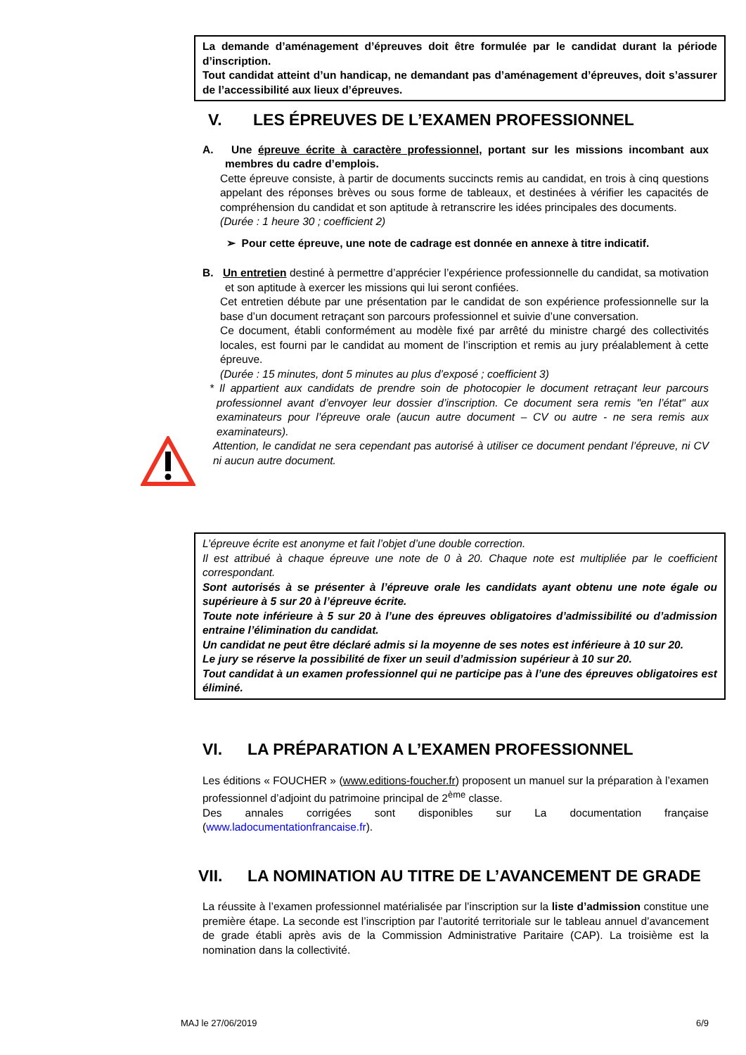La demande d’aménagement d’épreuves doit être formulée par le candidat durant la période d’inscription.
Tout candidat atteint d’un handicap, ne demandant pas d’aménagement d’épreuves, doit s’assurer de l’accessibilité aux lieux d’épreuves.
V. LES ÉPREUVES DE L’EXAMEN PROFESSIONNEL
A. Une épreuve écrite à caractère professionnel, portant sur les missions incombant aux membres du cadre d’emplois.
Cette épreuve consiste, à partir de documents succincts remis au candidat, en trois à cinq questions appelant des réponses brèves ou sous forme de tableaux, et destinées à vérifier les capacités de compréhension du candidat et son aptitude à retranscrire les idées principales des documents.
(Durée : 1 heure 30 ; coefficient 2)
➢ Pour cette épreuve, une note de cadrage est donnée en annexe à titre indicatif.
B. Un entretien destiné à permettre d’apprécier l’expérience professionnelle du candidat, sa motivation et son aptitude à exercer les missions qui lui seront confiées.
Cet entretien débute par une présentation par le candidat de son expérience professionnelle sur la base d’un document retraçant son parcours professionnel et suivie d’une conversation.
Ce document, établi conformément au modèle fixé par arrêté du ministre chargé des collectivités locales, est fourni par le candidat au moment de l’inscription et remis au jury préalablement à cette épreuve.
(Durée : 15 minutes, dont 5 minutes au plus d’exposé ; coefficient 3)
* Il appartient aux candidats de prendre soin de photocopier le document retraçant leur parcours professionnel avant d’envoyer leur dossier d’inscription. Ce document sera remis "en l’état" aux examinateurs pour l’épreuve orale (aucun autre document – CV ou autre - ne sera remis aux examinateurs).
Attention, le candidat ne sera cependant pas autorisé à utiliser ce document pendant l’épreuve, ni CV ni aucun autre document.
L’épreuve écrite est anonyme et fait l’objet d’une double correction.
Il est attribué à chaque épreuve une note de 0 à 20. Chaque note est multipliée par le coefficient correspondant.
Sont autorisés à se présenter à l’épreuve orale les candidats ayant obtenu une note égale ou supérieure à 5 sur 20 à l’épreuve écrite.
Toute note inférieure à 5 sur 20 à l’une des épreuves obligatoires d’admissibilité ou d’admission entraine l’élimination du candidat.
Un candidat ne peut être déclaré admis si la moyenne de ses notes est inférieure à 10 sur 20.
Le jury se réserve la possibilité de fixer un seuil d’admission supérieur à 10 sur 20.
Tout candidat à un examen professionnel qui ne participe pas à l’une des épreuves obligatoires est éliminé.
VI. LA PRÉPARATION A L’EXAMEN PROFESSIONNEL
Les éditions « FOUCHER » (www.editions-foucher.fr) proposent un manuel sur la préparation à l’examen professionnel d’adjoint du patrimoine principal de 2<sup>ème</sup> classe.
Des annales corrigées sont disponibles sur La documentation française (www.ladocumentationfrancaise.fr).
VII. LA NOMINATION AU TITRE DE L’AVANCEMENT DE GRADE
La réussite à l’examen professionnel matérialisée par l’inscription sur la liste d’admission constitue une première étape. La seconde est l’inscription par l’autorité territoriale sur le tableau annuel d’avancement de grade établi après avis de la Commission Administrative Paritaire (CAP). La troisième est la nomination dans la collectivité.
MAJ le 27/06/2019 6/9